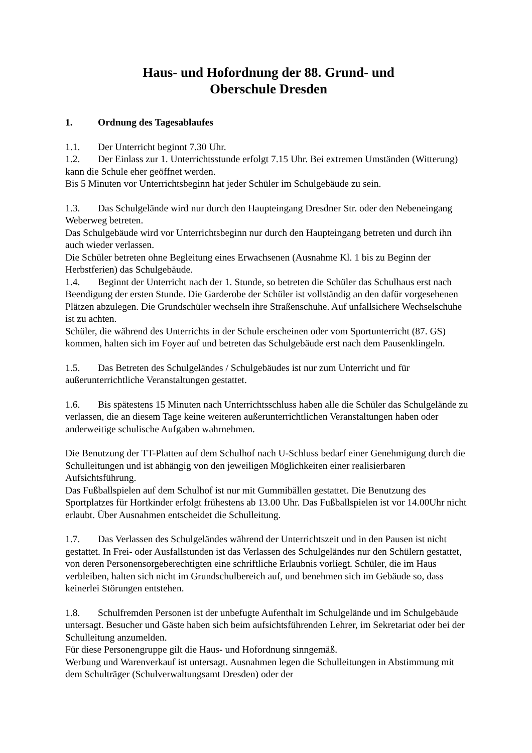Haus- und Hofordnung der 88. Grund- und
Oberschule Dresden
1. Ordnung des Tagesablaufes
1.1. Der Unterricht beginnt 7.30 Uhr.
1.2. Der Einlass zur 1. Unterrichtsstunde erfolgt 7.15 Uhr. Bei extremen Umständen (Witterung) kann die Schule eher geöffnet werden.
Bis 5 Minuten vor Unterrichtsbeginn hat jeder Schüler im Schulgebäude zu sein.
1.3. Das Schulgelände wird nur durch den Haupteingang Dresdner Str. oder den Nebeneingang Weberweg betreten.
Das Schulgebäude wird vor Unterrichtsbeginn nur durch den Haupteingang betreten und durch ihn auch wieder verlassen.
Die Schüler betreten ohne Begleitung eines Erwachsenen (Ausnahme Kl. 1 bis zu Beginn der Herbstferien) das Schulgebäude.
1.4. Beginnt der Unterricht nach der 1. Stunde, so betreten die Schüler das Schulhaus erst nach Beendigung der ersten Stunde. Die Garderobe der Schüler ist vollständig an den dafür vorgesehenen Plätzen abzulegen. Die Grundschüler wechseln ihre Straßenschuhe. Auf unfallsichere Wechselschuhe ist zu achten.
Schüler, die während des Unterrichts in der Schule erscheinen oder vom Sportunterricht (87. GS) kommen, halten sich im Foyer auf und betreten das Schulgebäude erst nach dem Pausenklingeln.
1.5. Das Betreten des Schulgeländes / Schulgebäudes ist nur zum Unterricht und für außerunterrichtliche Veranstaltungen gestattet.
1.6. Bis spätestens 15 Minuten nach Unterrichtsschluss haben alle die Schüler das Schulgelände zu verlassen, die an diesem Tage keine weiteren außerunterrichtlichen Veranstaltungen haben oder anderweitige schulische Aufgaben wahrnehmen.
Die Benutzung der TT-Platten auf dem Schulhof nach U-Schluss bedarf einer Genehmigung durch die Schulleitungen und ist abhängig von den jeweiligen Möglichkeiten einer realisierbaren Aufsichtsführung.
Das Fußballspielen auf dem Schulhof ist nur mit Gummibällen gestattet. Die Benutzung des Sportplatzes für Hortkinder erfolgt frühestens ab 13.00 Uhr. Das Fußballspielen ist vor 14.00Uhr nicht erlaubt. Über Ausnahmen entscheidet die Schulleitung.
1.7. Das Verlassen des Schulgeländes während der Unterrichtszeit und in den Pausen ist nicht gestattet. In Frei- oder Ausfallstunden ist das Verlassen des Schulgeländes nur den Schülern gestattet, von deren Personensorgeberechtigten eine schriftliche Erlaubnis vorliegt. Schüler, die im Haus verbleiben, halten sich nicht im Grundschulbereich auf, und benehmen sich im Gebäude so, dass keinerlei Störungen entstehen.
1.8. Schulfremden Personen ist der unbefugte Aufenthalt im Schulgelände und im Schulgebäude untersagt. Besucher und Gäste haben sich beim aufsichtsführenden Lehrer, im Sekretariat oder bei der Schulleitung anzumelden.
Für diese Personengruppe gilt die Haus- und Hofordnung sinngemäß.
Werbung und Warenverkauf ist untersagt. Ausnahmen legen die Schulleitungen in Abstimmung mit dem Schulträger (Schulverwaltungsamt Dresden) oder der